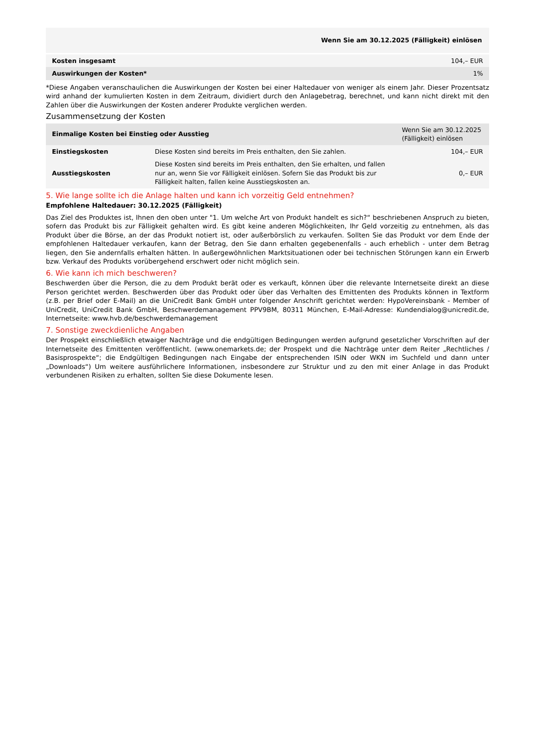| Wenn Sie am 30.12.2025 (Fälligkeit) einlösen | |
| --- | --- |
| Kosten insgesamt | 104,– EUR |
| Auswirkungen der Kosten* | 1% |
*Diese Angaben veranschaulichen die Auswirkungen der Kosten bei einer Haltedauer von weniger als einem Jahr. Dieser Prozentsatz wird anhand der kumulierten Kosten in dem Zeitraum, dividiert durch den Anlagebetrag, berechnet, und kann nicht direkt mit den Zahlen über die Auswirkungen der Kosten anderer Produkte verglichen werden.
Zusammensetzung der Kosten
| Einmalige Kosten bei Einstieg oder Ausstieg | | Wenn Sie am 30.12.2025 (Fälligkeit) einlösen |
| --- | --- | --- |
| Einstiegskosten | Diese Kosten sind bereits im Preis enthalten, den Sie zahlen. | 104,– EUR |
| Ausstiegskosten | Diese Kosten sind bereits im Preis enthalten, den Sie erhalten, und fallen nur an, wenn Sie vor Fälligkeit einlösen. Sofern Sie das Produkt bis zur Fälligkeit halten, fallen keine Ausstiegskosten an. | 0,– EUR |
5. Wie lange sollte ich die Anlage halten und kann ich vorzeitig Geld entnehmen?
Empfohlene Haltedauer: 30.12.2025 (Fälligkeit)
Das Ziel des Produktes ist, Ihnen den oben unter "1. Um welche Art von Produkt handelt es sich?“ beschriebenen Anspruch zu bieten, sofern das Produkt bis zur Fälligkeit gehalten wird. Es gibt keine anderen Möglichkeiten, Ihr Geld vorzeitig zu entnehmen, als das Produkt über die Börse, an der das Produkt notiert ist, oder außerbörslich zu verkaufen. Sollten Sie das Produkt vor dem Ende der empfohlenen Haltedauer verkaufen, kann der Betrag, den Sie dann erhalten gegebenenfalls - auch erheblich - unter dem Betrag liegen, den Sie andernfalls erhalten hätten. In außergewöhnlichen Marktsituationen oder bei technischen Störungen kann ein Erwerb bzw. Verkauf des Produkts vorübergehend erschwert oder nicht möglich sein.
6. Wie kann ich mich beschweren?
Beschwerden über die Person, die zu dem Produkt berät oder es verkauft, können über die relevante Internetseite direkt an diese Person gerichtet werden. Beschwerden über das Produkt oder über das Verhalten des Emittenten des Produkts können in Textform (z.B. per Brief oder E-Mail) an die UniCredit Bank GmbH unter folgender Anschrift gerichtet werden: HypoVereinsbank - Member of UniCredit, UniCredit Bank GmbH, Beschwerdemanagement PPV9BM, 80311 München, E-Mail-Adresse: Kundendialog@unicredit.de, Internetseite: www.hvb.de/beschwerdemanagement
7. Sonstige zweckdienliche Angaben
Der Prospekt einschließlich etwaiger Nachträge und die endgültigen Bedingungen werden aufgrund gesetzlicher Vorschriften auf der Internetseite des Emittenten veröffentlicht. (www.onemarkets.de; der Prospekt und die Nachträge unter dem Reiter „Rechtliches / Basisprospekte“; die Endgültigen Bedingungen nach Eingabe der entsprechenden ISIN oder WKN im Suchfeld und dann unter „Downloads“) Um weitere ausführlichere Informationen, insbesondere zur Struktur und zu den mit einer Anlage in das Produkt verbundenen Risiken zu erhalten, sollten Sie diese Dokumente lesen.